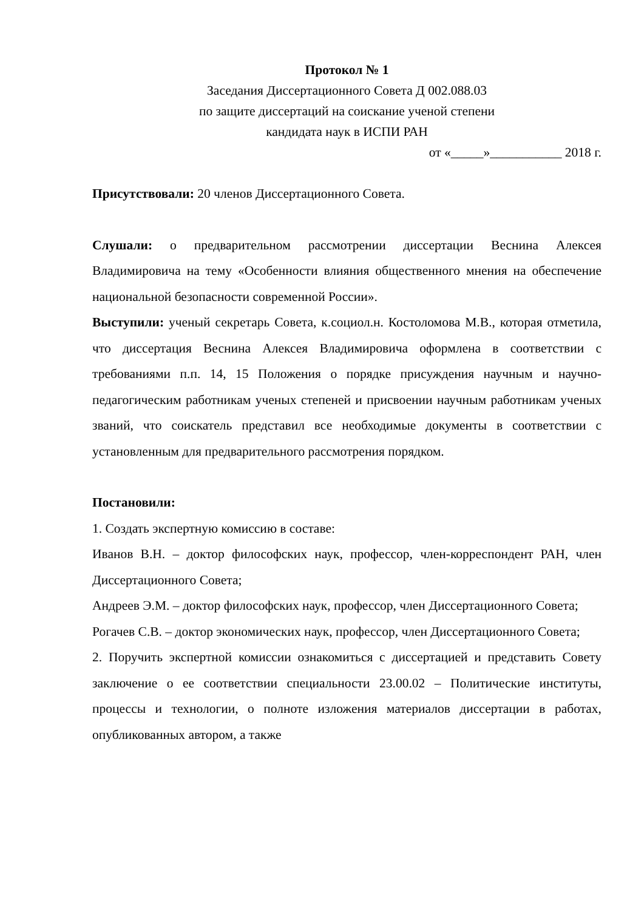Протокол № 1
Заседания Диссертационного Совета Д 002.088.03
по защите диссертаций на соискание ученой степени
кандидата наук в ИСПИ РАН
от «_____»___________ 2018 г.
Присутствовали: 20 членов Диссертационного Совета.
Слушали: о предварительном рассмотрении диссертации Веснина Алексея Владимировича на тему «Особенности влияния общественного мнения на обеспечение национальной безопасности современной России».
Выступили: ученый секретарь Совета, к.социол.н. Костоломова М.В., которая отметила, что диссертация Веснина Алексея Владимировича оформлена в соответствии с требованиями п.п. 14, 15 Положения о порядке присуждения научным и научно-педагогическим работникам ученых степеней и присвоении научным работникам ученых званий, что соискатель представил все необходимые документы в соответствии с установленным для предварительного рассмотрения порядком.
Постановили:
1. Создать экспертную комиссию в составе:
Иванов В.Н. – доктор философских наук, профессор, член-корреспондент РАН, член Диссертационного Совета;
Андреев Э.М. – доктор философских наук, профессор, член Диссертационного Совета;
Рогачев С.В. – доктор экономических наук, профессор, член Диссертационного Совета;
2. Поручить экспертной комиссии ознакомиться с диссертацией и представить Совету заключение о ее соответствии специальности 23.00.02 – Политические институты, процессы и технологии, о полноте изложения материалов диссертации в работах, опубликованных автором, а также